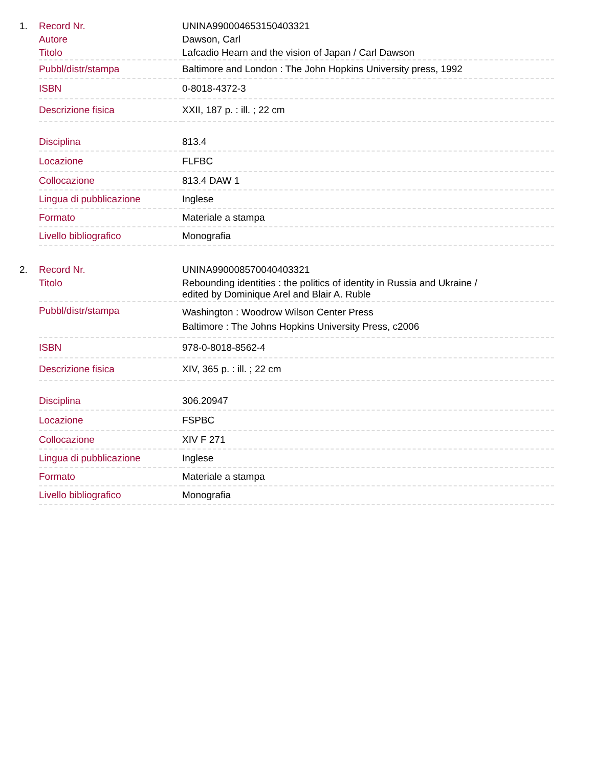1.
| Record Nr. | UNINA990004653150403321 |
| Autore | Dawson, Carl |
| Titolo | Lafcadio Hearn and the vision of Japan / Carl Dawson |
| Pubbl/distr/stampa | Baltimore and London : The John Hopkins University press, 1992 |
| ISBN | 0-8018-4372-3 |
| Descrizione fisica | XXII, 187 p. : ill. ; 22 cm |
| Disciplina | 813.4 |
| Locazione | FLFBC |
| Collocazione | 813.4 DAW 1 |
| Lingua di pubblicazione | Inglese |
| Formato | Materiale a stampa |
| Livello bibliografico | Monografia |
2.
| Record Nr. | UNINA990008570040403321 |
| Titolo | Rebounding identities : the politics of identity in Russia and Ukraine / edited by Dominique Arel and Blair A. Ruble |
| Pubbl/distr/stampa | Washington : Woodrow Wilson Center Press Baltimore : The Johns Hopkins University Press, c2006 |
| ISBN | 978-0-8018-8562-4 |
| Descrizione fisica | XIV, 365 p. : ill. ; 22 cm |
| Disciplina | 306.20947 |
| Locazione | FSPBC |
| Collocazione | XIV F 271 |
| Lingua di pubblicazione | Inglese |
| Formato | Materiale a stampa |
| Livello bibliografico | Monografia |